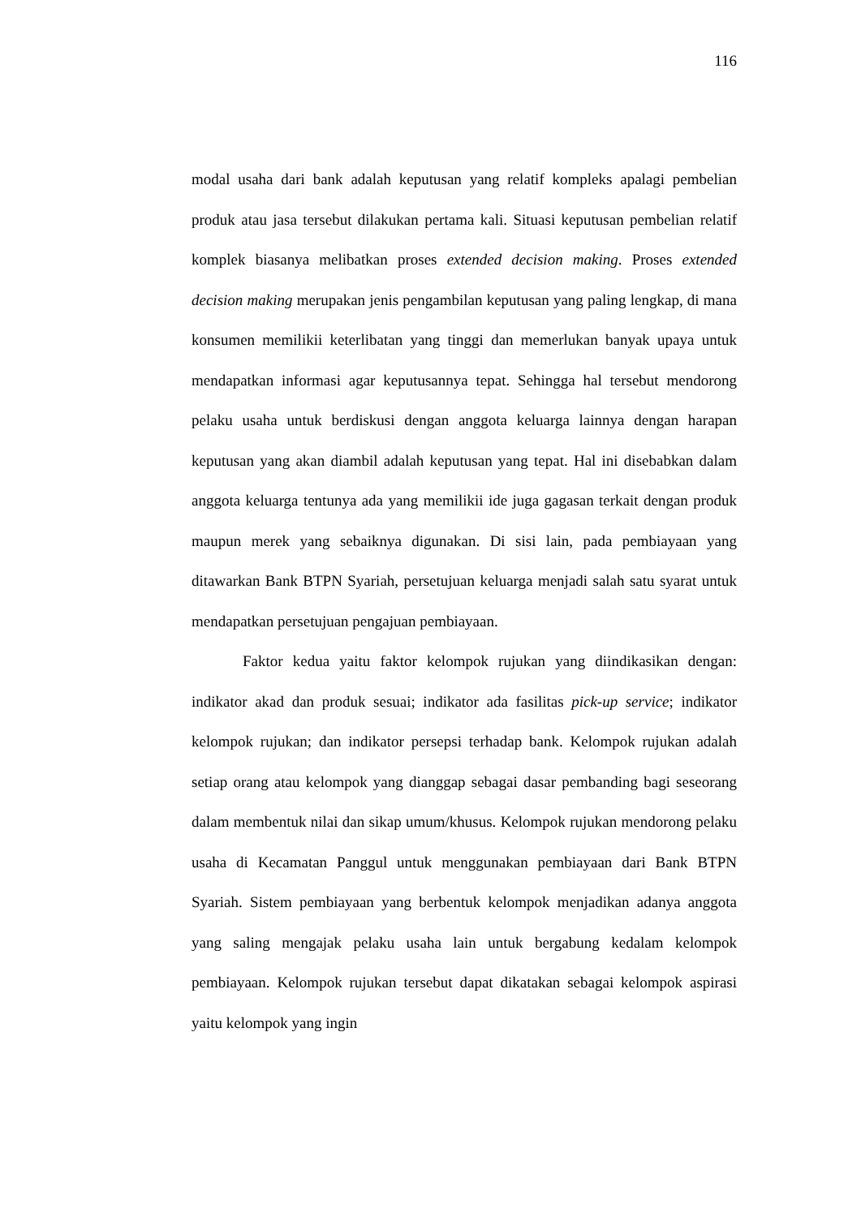116
modal usaha dari bank adalah keputusan yang relatif kompleks apalagi pembelian produk atau jasa tersebut dilakukan pertama kali. Situasi keputusan pembelian relatif komplek biasanya melibatkan proses extended decision making. Proses extended decision making merupakan jenis pengambilan keputusan yang paling lengkap, di mana konsumen memilikii keterlibatan yang tinggi dan memerlukan banyak upaya untuk mendapatkan informasi agar keputusannya tepat. Sehingga hal tersebut mendorong pelaku usaha untuk berdiskusi dengan anggota keluarga lainnya dengan harapan keputusan yang akan diambil adalah keputusan yang tepat. Hal ini disebabkan dalam anggota keluarga tentunya ada yang memilikii ide juga gagasan terkait dengan produk maupun merek yang sebaiknya digunakan. Di sisi lain, pada pembiayaan yang ditawarkan Bank BTPN Syariah, persetujuan keluarga menjadi salah satu syarat untuk mendapatkan persetujuan pengajuan pembiayaan.
Faktor kedua yaitu faktor kelompok rujukan yang diindikasikan dengan: indikator akad dan produk sesuai; indikator ada fasilitas pick-up service; indikator kelompok rujukan; dan indikator persepsi terhadap bank. Kelompok rujukan adalah setiap orang atau kelompok yang dianggap sebagai dasar pembanding bagi seseorang dalam membentuk nilai dan sikap umum/khusus. Kelompok rujukan mendorong pelaku usaha di Kecamatan Panggul untuk menggunakan pembiayaan dari Bank BTPN Syariah. Sistem pembiayaan yang berbentuk kelompok menjadikan adanya anggota yang saling mengajak pelaku usaha lain untuk bergabung kedalam kelompok pembiayaan. Kelompok rujukan tersebut dapat dikatakan sebagai kelompok aspirasi yaitu kelompok yang ingin